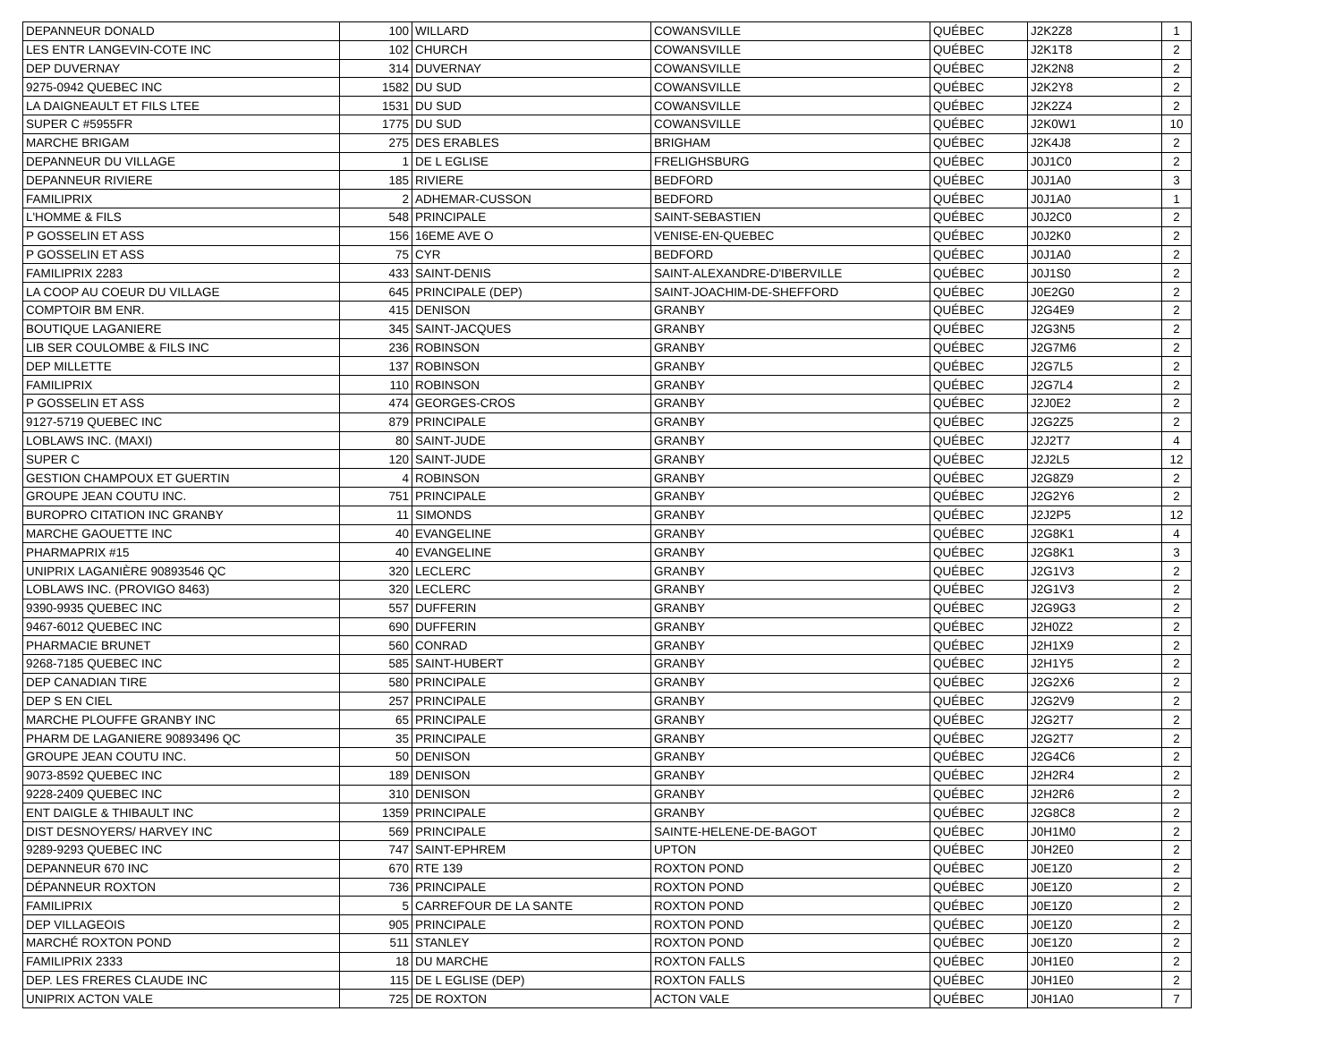| DEPANNEUR DONALD | 100 | WILLARD | COWANSVILLE | QUÉBEC | J2K2Z8 | 1 |
| LES ENTR LANGEVIN-COTE INC | 102 | CHURCH | COWANSVILLE | QUÉBEC | J2K1T8 | 2 |
| DEP DUVERNAY | 314 | DUVERNAY | COWANSVILLE | QUÉBEC | J2K2N8 | 2 |
| 9275-0942 QUEBEC INC | 1582 | DU SUD | COWANSVILLE | QUÉBEC | J2K2Y8 | 2 |
| LA DAIGNEAULT ET FILS LTEE | 1531 | DU SUD | COWANSVILLE | QUÉBEC | J2K2Z4 | 2 |
| SUPER C #5955FR | 1775 | DU SUD | COWANSVILLE | QUÉBEC | J2K0W1 | 10 |
| MARCHE BRIGAM | 275 | DES ERABLES | BRIGHAM | QUÉBEC | J2K4J8 | 2 |
| DEPANNEUR DU VILLAGE | 1 | DE L EGLISE | FRELIGHSBURG | QUÉBEC | J0J1C0 | 2 |
| DEPANNEUR RIVIERE | 185 | RIVIERE | BEDFORD | QUÉBEC | J0J1A0 | 3 |
| FAMILIPRIX | 2 | ADHEMAR-CUSSON | BEDFORD | QUÉBEC | J0J1A0 | 1 |
| L'HOMME & FILS | 548 | PRINCIPALE | SAINT-SEBASTIEN | QUÉBEC | J0J2C0 | 2 |
| P GOSSELIN ET ASS | 156 | 16EME AVE O | VENISE-EN-QUEBEC | QUÉBEC | J0J2K0 | 2 |
| P GOSSELIN ET ASS | 75 | CYR | BEDFORD | QUÉBEC | J0J1A0 | 2 |
| FAMILIPRIX 2283 | 433 | SAINT-DENIS | SAINT-ALEXANDRE-D'IBERVILLE | QUÉBEC | J0J1S0 | 2 |
| LA COOP AU COEUR DU VILLAGE | 645 | PRINCIPALE (DEP) | SAINT-JOACHIM-DE-SHEFFORD | QUÉBEC | J0E2G0 | 2 |
| COMPTOIR BM ENR. | 415 | DENISON | GRANBY | QUÉBEC | J2G4E9 | 2 |
| BOUTIQUE LAGANIERE | 345 | SAINT-JACQUES | GRANBY | QUÉBEC | J2G3N5 | 2 |
| LIB SER COULOMBE & FILS INC | 236 | ROBINSON | GRANBY | QUÉBEC | J2G7M6 | 2 |
| DEP MILLETTE | 137 | ROBINSON | GRANBY | QUÉBEC | J2G7L5 | 2 |
| FAMILIPRIX | 110 | ROBINSON | GRANBY | QUÉBEC | J2G7L4 | 2 |
| P GOSSELIN ET ASS | 474 | GEORGES-CROS | GRANBY | QUÉBEC | J2J0E2 | 2 |
| 9127-5719 QUEBEC INC | 879 | PRINCIPALE | GRANBY | QUÉBEC | J2G2Z5 | 2 |
| LOBLAWS INC. (MAXI) | 80 | SAINT-JUDE | GRANBY | QUÉBEC | J2J2T7 | 4 |
| SUPER C | 120 | SAINT-JUDE | GRANBY | QUÉBEC | J2J2L5 | 12 |
| GESTION CHAMPOUX ET GUERTIN | 4 | ROBINSON | GRANBY | QUÉBEC | J2G8Z9 | 2 |
| GROUPE JEAN COUTU INC. | 751 | PRINCIPALE | GRANBY | QUÉBEC | J2G2Y6 | 2 |
| BUROPRO CITATION INC GRANBY | 11 | SIMONDS | GRANBY | QUÉBEC | J2J2P5 | 12 |
| MARCHE GAOUETTE INC | 40 | EVANGELINE | GRANBY | QUÉBEC | J2G8K1 | 4 |
| PHARMAPRIX #15 | 40 | EVANGELINE | GRANBY | QUÉBEC | J2G8K1 | 3 |
| UNIPRIX LAGANIÈRE 90893546 QC | 320 | LECLERC | GRANBY | QUÉBEC | J2G1V3 | 2 |
| LOBLAWS INC. (PROVIGO 8463) | 320 | LECLERC | GRANBY | QUÉBEC | J2G1V3 | 2 |
| 9390-9935 QUEBEC INC | 557 | DUFFERIN | GRANBY | QUÉBEC | J2G9G3 | 2 |
| 9467-6012 QUEBEC INC | 690 | DUFFERIN | GRANBY | QUÉBEC | J2H0Z2 | 2 |
| PHARMACIE BRUNET | 560 | CONRAD | GRANBY | QUÉBEC | J2H1X9 | 2 |
| 9268-7185 QUEBEC INC | 585 | SAINT-HUBERT | GRANBY | QUÉBEC | J2H1Y5 | 2 |
| DEP CANADIAN TIRE | 580 | PRINCIPALE | GRANBY | QUÉBEC | J2G2X6 | 2 |
| DEP S EN CIEL | 257 | PRINCIPALE | GRANBY | QUÉBEC | J2G2V9 | 2 |
| MARCHE PLOUFFE GRANBY INC | 65 | PRINCIPALE | GRANBY | QUÉBEC | J2G2T7 | 2 |
| PHARM DE LAGANIERE 90893496 QC | 35 | PRINCIPALE | GRANBY | QUÉBEC | J2G2T7 | 2 |
| GROUPE JEAN COUTU INC. | 50 | DENISON | GRANBY | QUÉBEC | J2G4C6 | 2 |
| 9073-8592 QUEBEC INC | 189 | DENISON | GRANBY | QUÉBEC | J2H2R4 | 2 |
| 9228-2409 QUEBEC INC | 310 | DENISON | GRANBY | QUÉBEC | J2H2R6 | 2 |
| ENT DAIGLE & THIBAULT INC | 1359 | PRINCIPALE | GRANBY | QUÉBEC | J2G8C8 | 2 |
| DIST DESNOYERS/ HARVEY INC | 569 | PRINCIPALE | SAINTE-HELENE-DE-BAGOT | QUÉBEC | J0H1M0 | 2 |
| 9289-9293 QUEBEC INC | 747 | SAINT-EPHREM | UPTON | QUÉBEC | J0H2E0 | 2 |
| DEPANNEUR 670 INC | 670 | RTE 139 | ROXTON POND | QUÉBEC | J0E1Z0 | 2 |
| DÉPANNEUR ROXTON | 736 | PRINCIPALE | ROXTON POND | QUÉBEC | J0E1Z0 | 2 |
| FAMILIPRIX | 5 | CARREFOUR DE LA SANTE | ROXTON POND | QUÉBEC | J0E1Z0 | 2 |
| DEP VILLAGEOIS | 905 | PRINCIPALE | ROXTON POND | QUÉBEC | J0E1Z0 | 2 |
| MARCHÉ ROXTON POND | 511 | STANLEY | ROXTON POND | QUÉBEC | J0E1Z0 | 2 |
| FAMILIPRIX 2333 | 18 | DU MARCHE | ROXTON FALLS | QUÉBEC | J0H1E0 | 2 |
| DEP. LES FRERES CLAUDE INC | 115 | DE L EGLISE (DEP) | ROXTON FALLS | QUÉBEC | J0H1E0 | 2 |
| UNIPRIX ACTON VALE | 725 | DE ROXTON | ACTON VALE | QUÉBEC | J0H1A0 | 7 |